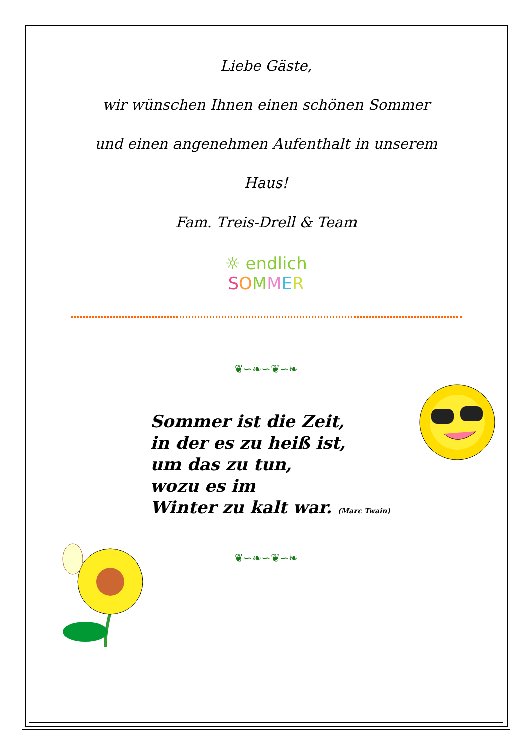Liebe Gäste,
wir wünschen Ihnen einen schönen Sommer
und einen angenehmen Aufenthalt in unserem
Haus!
Fam. Treis-Drell & Team
☼ endlich
SOMMER
❦∽❧∽❦∽❧
Sommer ist die Zeit,
in der es zu heiß ist,
um das zu tun,
wozu es im
Winter zu kalt war. (Marc Twain)
❦∽❧∽❦∽❧